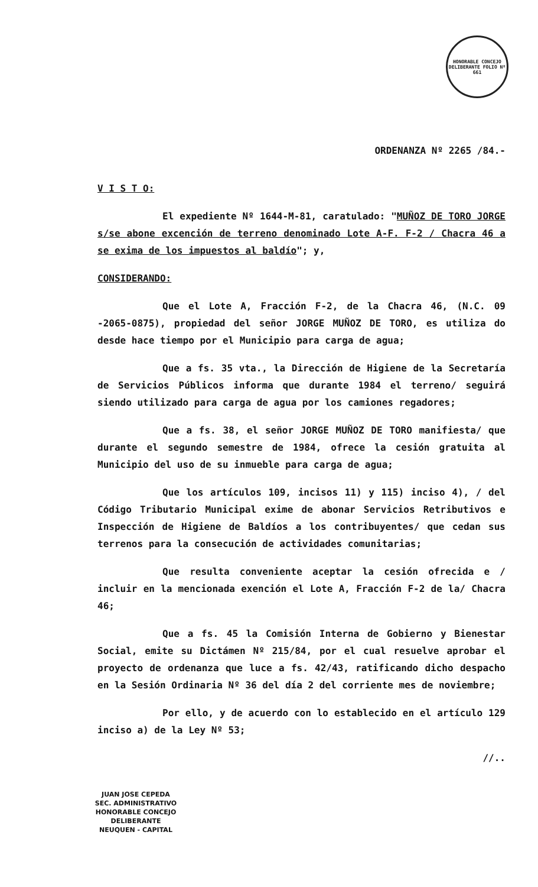HONORABLE CONCEJO DELIBERANTE FOLIO Nº 661
ORDENANZA Nº 2265 /84.-
V I S T O:
El expediente Nº 1644-M-81, caratulado: "MUÑOZ DE TORO JORGE s/se abone excención de terreno denominado Lote A-F. F-2 / Chacra 46 a se exima de los impuestos al baldío"; y,
CONSIDERANDO:
Que el Lote A, Fracción F-2, de la Chacra 46, (N.C. 09 -2065-0875), propiedad del señor JORGE MUÑOZ DE TORO, es utiliza do desde hace tiempo por el Municipio para carga de agua;
Que a fs. 35 vta., la Dirección de Higiene de la Secretaría de Servicios Públicos informa que durante 1984 el terreno/ seguirá siendo utilizado para carga de agua por los camiones regadores;
Que a fs. 38, el señor JORGE MUÑOZ DE TORO manifiesta/ que durante el segundo semestre de 1984, ofrece la cesión gratuita al Municipio del uso de su inmueble para carga de agua;
Que los artículos 109, incisos 11) y 115) inciso 4), / del Código Tributario Municipal exime de abonar Servicios Retributivos e Inspección de Higiene de Baldíos a los contribuyentes/ que cedan sus terrenos para la consecución de actividades comunitarias;
Que resulta conveniente aceptar la cesión ofrecida e / incluir en la mencionada exención el Lote A, Fracción F-2 de la/ Chacra 46;
Que a fs. 45 la Comisión Interna de Gobierno y Bienestar Social, emite su Dictámen Nº 215/84, por el cual resuelve aprobar el proyecto de ordenanza que luce a fs. 42/43, ratificando dicho despacho en la Sesión Ordinaria Nº 36 del día 2 del corriente mes de noviembre;
Por ello, y de acuerdo con lo establecido en el artículo 129 inciso a) de la Ley Nº 53;
//..
JUAN JOSE CEPEDA
SEC. ADMINISTRATIVO
HONORABLE CONCEJO DELIBERANTE
NEUQUEN - CAPITAL